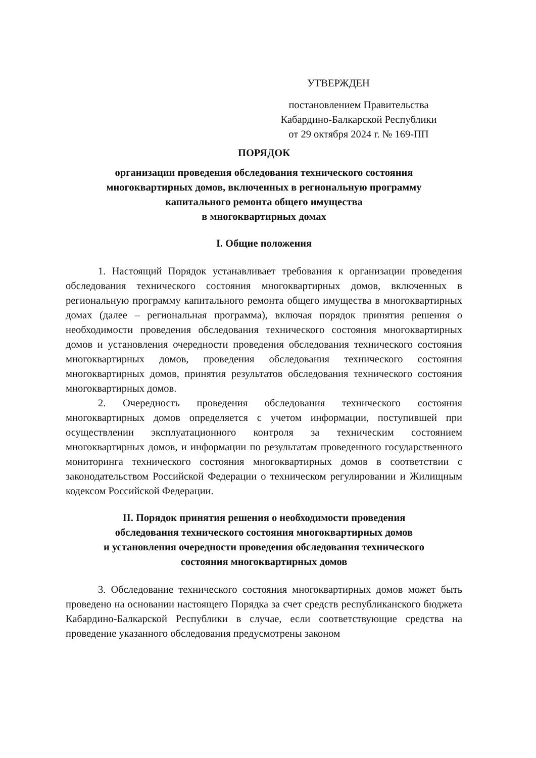УТВЕРЖДЕН
постановлением Правительства
Кабардино-Балкарской Республики
от 29 октября 2024 г. № 169-ПП
ПОРЯДОК
организации проведения обследования технического состояния
многоквартирных домов, включенных в региональную программу
капитального ремонта общего имущества
в многоквартирных домах
I. Общие положения
1. Настоящий Порядок устанавливает требования к организации проведения обследования технического состояния многоквартирных домов, включенных в региональную программу капитального ремонта общего имущества в многоквартирных домах (далее – региональная программа), включая порядок принятия решения о необходимости проведения обследования технического состояния многоквартирных домов и установления очередности проведения обследования технического состояния многоквартирных домов, проведения обследования технического состояния многоквартирных домов, принятия результатов обследования технического состояния многоквартирных домов.
2. Очередность проведения обследования технического состояния многоквартирных домов определяется с учетом информации, поступившей при осуществлении эксплуатационного контроля за техническим состоянием многоквартирных домов, и информации по результатам проведенного государственного мониторинга технического состояния многоквартирных домов в соответствии с законодательством Российской Федерации о техническом регулировании и Жилищным кодексом Российской Федерации.
II. Порядок принятия решения о необходимости проведения
обследования технического состояния многоквартирных домов
и установления очередности проведения обследования технического
состояния многоквартирных домов
3. Обследование технического состояния многоквартирных домов может быть проведено на основании настоящего Порядка за счет средств республиканского бюджета Кабардино-Балкарской Республики в случае, если соответствующие средства на проведение указанного обследования предусмотрены законом